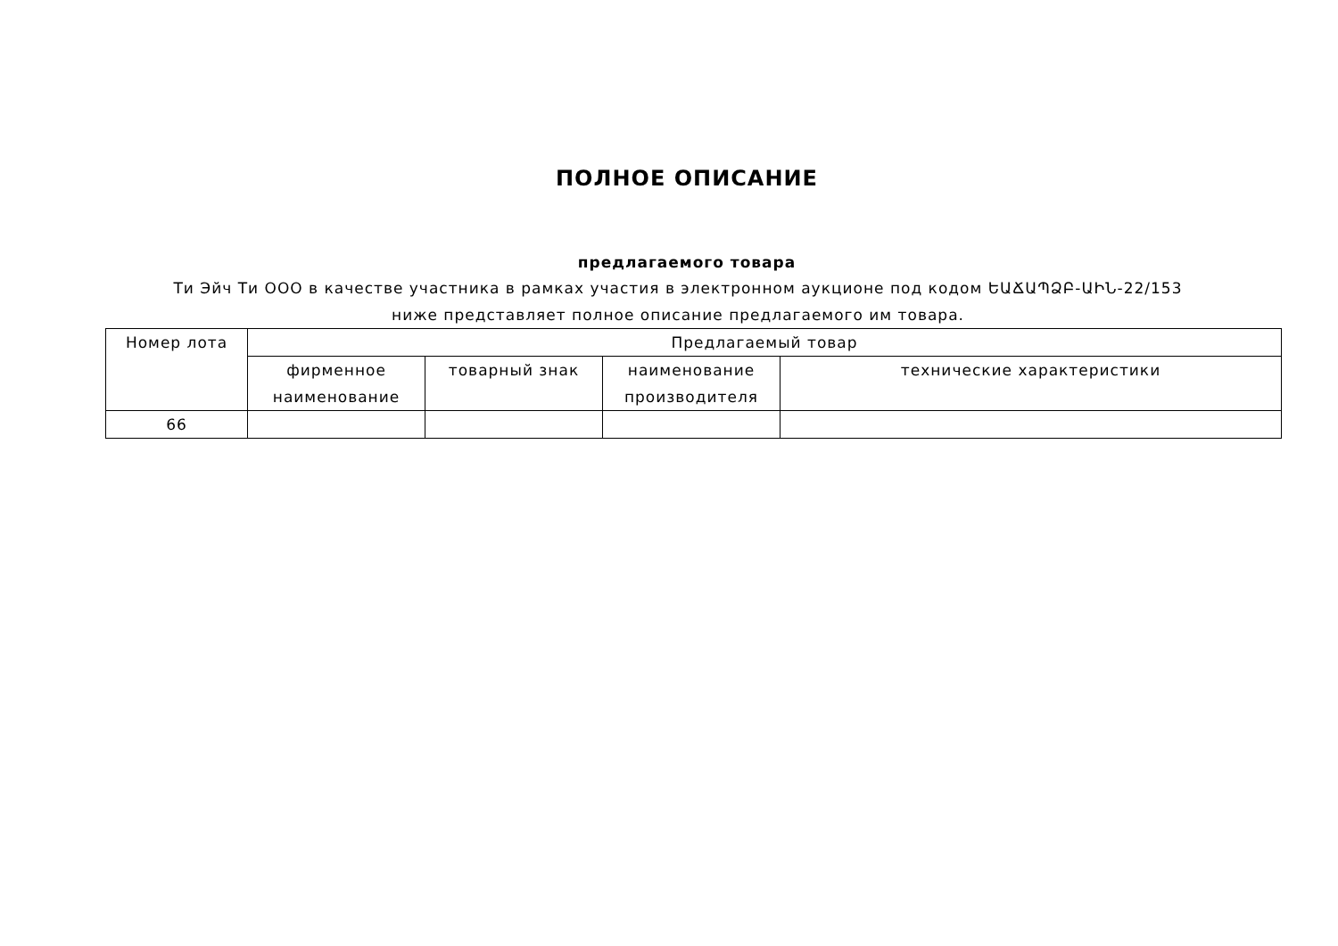ПОЛНОЕ ОПИСАНИЕ
предлагаемого товара
Ти Эйч Ти ООО в качестве участника в рамках участия в электронном аукционе под кодом ԵԱՃԱՊՁԲ-ԱԻՆ-22/153 ниже представляет полное описание предлагаемого им товара.
| Номер лота | Предлагаемый товар | | | |
| --- | --- | --- | --- | --- |
| | фирменное наименование | товарный знак | наименование производителя | технические характеристики |
| 66 | | | | |